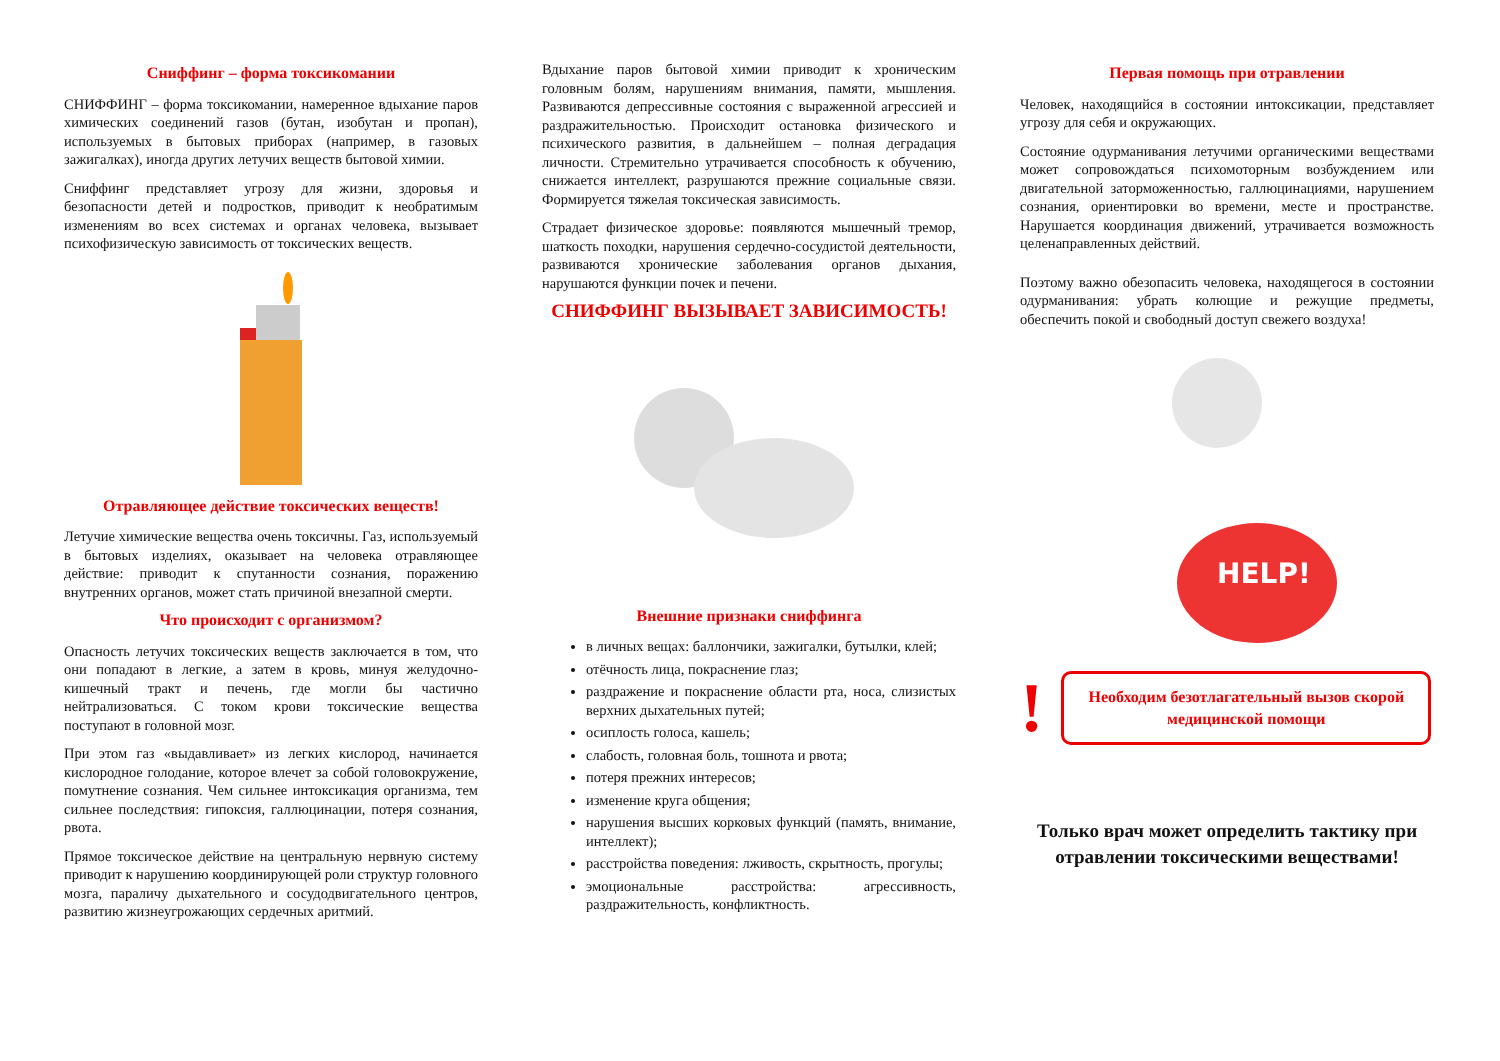Сниффинг – форма токсикомании
СНИФФИНГ – форма токсикомании, намеренное вдыхание паров химических соединений газов (бутан, изобутан и пропан), используемых в бытовых приборах (например, в газовых зажигалках), иногда других летучих веществ бытовой химии.
Сниффинг представляет угрозу для жизни, здоровья и безопасности детей и подростков, приводит к необратимым изменениям во всех системах и органах человека, вызывает психофизическую зависимость от токсических веществ.
Отравляющее действие токсических веществ!
Летучие химические вещества очень токсичны. Газ, используемый в бытовых изделиях, оказывает на человека отравляющее действие: приводит к спутанности сознания, поражению внутренних органов, может стать причиной внезапной смерти.
Что происходит с организмом?
Опасность летучих токсических веществ заключается в том, что они попадают в легкие, а затем в кровь, минуя желудочно-кишечный тракт и печень, где могли бы частично нейтрализоваться. С током крови токсические вещества поступают в головной мозг.
При этом газ «выдавливает» из легких кислород, начинается кислородное голодание, которое влечет за собой головокружение, помутнение сознания. Чем сильнее интоксикация организма, тем сильнее последствия: гипоксия, галлюцинации, потеря сознания, рвота.
Прямое токсическое действие на центральную нервную систему приводит к нарушению координирующей роли структур головного мозга, параличу дыхательного и сосудодвигательного центров, развитию жизнеугрожающих сердечных аритмий.
Вдыхание паров бытовой химии приводит к хроническим головным болям, нарушениям внимания, памяти, мышления. Развиваются депрессивные состояния с выраженной агрессией и раздражительностью. Происходит остановка физического и психического развития, в дальнейшем – полная деградация личности. Стремительно утрачивается способность к обучению, снижается интеллект, разрушаются прежние социальные связи. Формируется тяжелая токсическая зависимость.
Страдает физическое здоровье: появляются мышечный тремор, шаткость походки, нарушения сердечно-сосудистой деятельности, развиваются хронические заболевания органов дыхания, нарушаются функции почек и печени.
СНИФФИНГ ВЫЗЫВАЕТ ЗАВИСИМОСТЬ!
Внешние признаки сниффинга
в личных вещах: баллончики, зажигалки, бутылки, клей;
отёчность лица, покраснение глаз;
раздражение и покраснение области рта, носа, слизистых верхних дыхательных путей;
осиплость голоса, кашель;
слабость, головная боль, тошнота и рвота;
потеря прежних интересов;
изменение круга общения;
нарушения высших корковых функций (память, внимание, интеллект);
расстройства поведения: лживость, скрытность, прогулы;
эмоциональные расстройства: агрессивность, раздражительность, конфликтность.
Первая помощь при отравлении
Человек, находящийся в состоянии интоксикации, представляет угрозу для себя и окружающих.
Состояние одурманивания летучими органическими веществами может сопровождаться психомоторным возбуждением или двигательной заторможенностью, галлюцинациями, нарушением сознания, ориентировки во времени, месте и пространстве. Нарушается координация движений, утрачивается возможность целенаправленных действий.
Поэтому важно обезопасить человека, находящегося в состоянии одурманивания: убрать колющие и режущие предметы, обеспечить покой и свободный доступ свежего воздуха!
HELP!
!
Необходим безотлагательный вызов скорой медицинской помощи
Только врач может определить тактику при отравлении токсическими веществами!